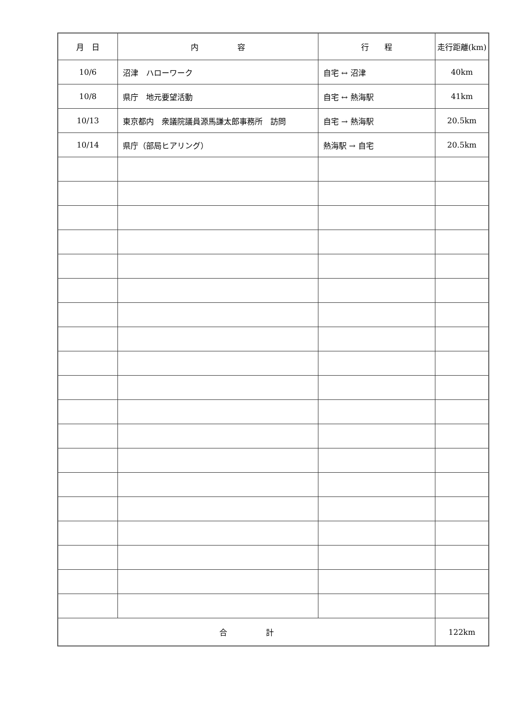| 月 日 | 内 容 | 行 程 | 走行距離(km) |
| --- | --- | --- | --- |
| 10/6 | 沼津 ハローワーク | 自宅 ↔ 沼津 | 40km |
| 10/8 | 県庁 地元要望活動 | 自宅 ↔ 熱海駅 | 41km |
| 10/13 | 東京都内 衆議院議員源馬謙太郎事務所 訪問 | 自宅 → 熱海駅 | 20.5km |
| 10/14 | 県庁（部局ヒアリング） | 熱海駅 → 自宅 | 20.5km |
| 合 計 | | | 122km |